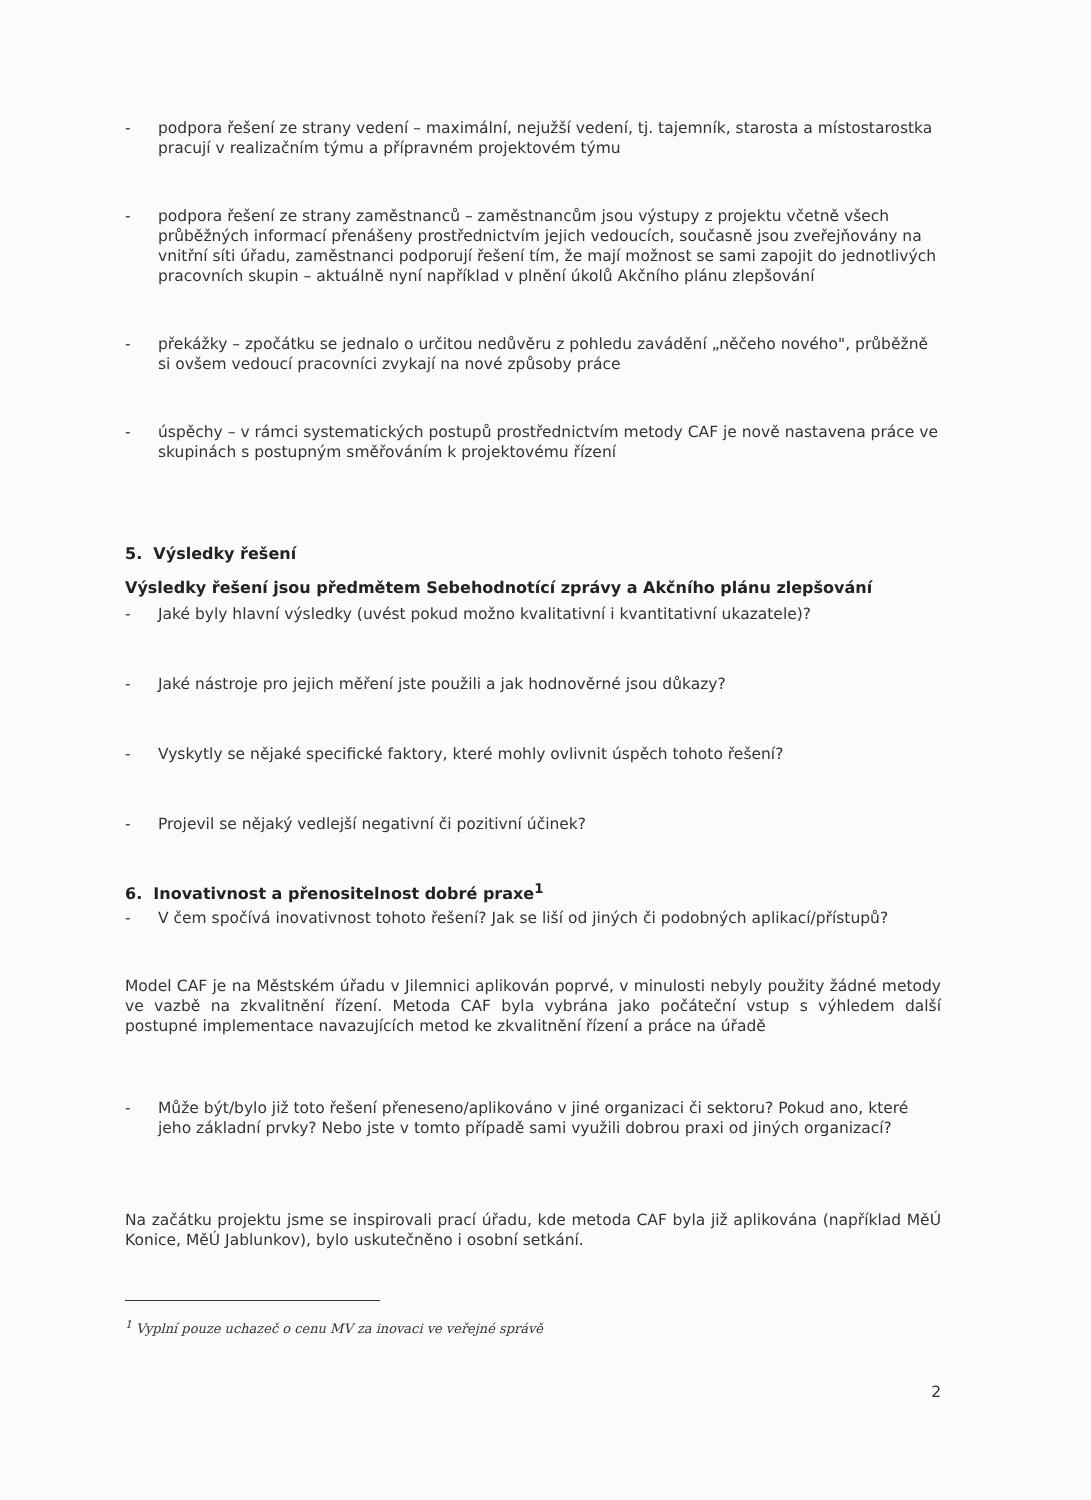- podpora řešení ze strany vedení – maximální, nejužší vedení, tj. tajemník, starosta a místostarostka pracují v realizačním týmu a přípravném projektovém týmu
- podpora řešení ze strany zaměstnanců – zaměstnancům jsou výstupy z projektu včetně všech průběžných informací přenášeny prostřednictvím jejich vedoucích, současně jsou zveřejňovány na vnitřní síti úřadu, zaměstnanci podporují řešení tím, že mají možnost se sami zapojit do jednotlivých pracovních skupin – aktuálně nyní například v plnění úkolů Akčního plánu zlepšování
- překážky – zpočátku se jednalo o určitou nedůvěru z pohledu zavádění „něčeho nového", průběžně si ovšem vedoucí pracovníci zvykají na nové způsoby práce
- úspěchy – v rámci systematických postupů prostřednictvím metody CAF je nově nastavena práce ve skupinách s postupným směřováním k projektovému řízení
5. Výsledky řešení
Výsledky řešení jsou předmětem Sebehodnotící zprávy a Akčního plánu zlepšování
- Jaké byly hlavní výsledky (uvést pokud možno kvalitativní i kvantitativní ukazatele)?
- Jaké nástroje pro jejich měření jste použili a jak hodnověrné jsou důkazy?
- Vyskytly se nějaké specifické faktory, které mohly ovlivnit úspěch tohoto řešení?
- Projevil se nějaký vedlejší negativní či pozitivní účinek?
6. Inovativnost a přenositelnost dobré praxe<sup>1</sup>
- V čem spočívá inovativnost tohoto řešení? Jak se liší od jiných či podobných aplikací/přístupů?
Model CAF je na Městském úřadu v Jilemnici aplikován poprvé, v minulosti nebyly použity žádné metody ve vazbě na zkvalitnění řízení. Metoda CAF byla vybrána jako počáteční vstup s výhledem další postupné implementace navazujících metod ke zkvalitnění řízení a práce na úřadě
- Může být/bylo již toto řešení přeneseno/aplikováno v jiné organizaci či sektoru? Pokud ano, které jeho základní prvky? Nebo jste v tomto případě sami využili dobrou praxi od jiných organizací?
Na začátku projektu jsme se inspirovali prací úřadu, kde metoda CAF byla již aplikována (například MěÚ Konice, MěÚ Jablunkov), bylo uskutečněno i osobní setkání.
<sup>1</sup> Vyplní pouze uchazeč o cenu MV za inovaci ve veřejné správě
2